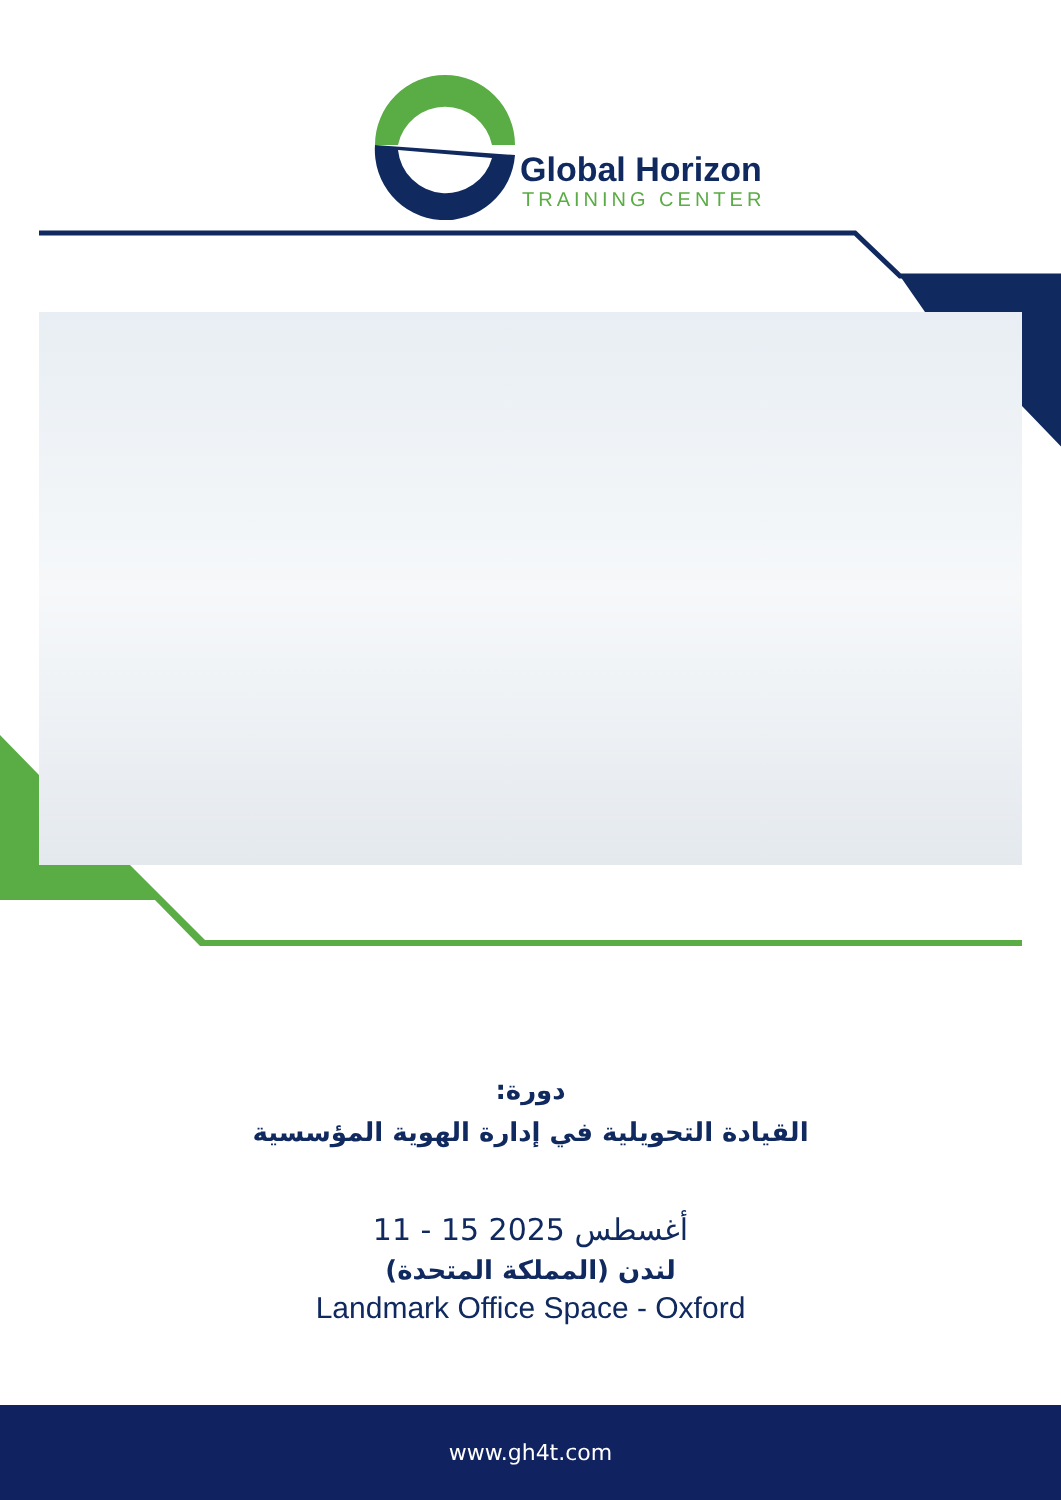Global Horizon
TRAINING CENTER
دورة:
القيادة التحويلية في إدارة الهوية المؤسسية
11 - 15 أغسطس 2025
لندن (المملكة المتحدة)
Landmark Office Space - Oxford
www.gh4t.com